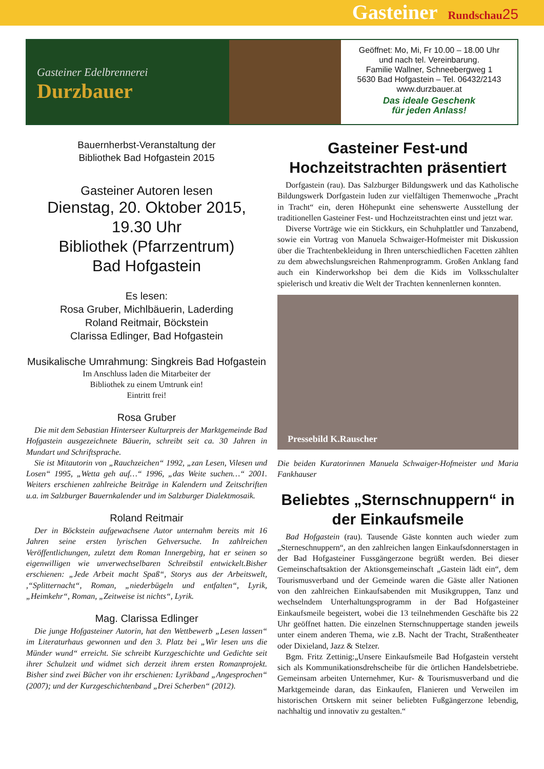Gasteiner Rundschau 25
Gasteiner Edelbrennerei
Durzbauer
Geöffnet: Mo, Mi, Fr 10.00 – 18.00 Uhr
und nach tel. Vereinbarung.
Familie Wallner, Schneebergweg 1
5630 Bad Hofgastein – Tel. 06432/2143
www.durzbauer.at
Das ideale Geschenk
für jeden Anlass!
Bauernherbst-Veranstaltung der
Bibliothek Bad Hofgastein 2015
Gasteiner Autoren lesen
Dienstag, 20. Oktober 2015,
19.30 Uhr
Bibliothek (Pfarrzentrum)
Bad Hofgastein
Es lesen:
Rosa Gruber, Michlbäuerin, Laderding
Roland Reitmair, Böckstein
Clarissa Edlinger, Bad Hofgastein
Musikalische Umrahmung: Singkreis Bad Hofgastein
Im Anschluss laden die Mitarbeiter der
Bibliothek zu einem Umtrunk ein!
Eintritt frei!
Rosa Gruber
Die mit dem Sebastian Hinterseer Kulturpreis der Marktgemeinde Bad Hofgastein ausgezeichnete Bäuerin, schreibt seit ca. 30 Jahren in Mundart und Schriftsprache.
Sie ist Mitautorin von „Rauchzeichen“ 1992, „zan Lesen, Vilesen und Losen“ 1995, „Wetta geh auf…“ 1996, „das Weite suchen…“ 2001. Weiters erschienen zahlreiche Beiträge in Kalendern und Zeitschriften u.a. im Salzburger Bauernkalender und im Salzburger Dialektmosaik.
Roland Reitmair
Der in Böckstein aufgewachsene Autor unternahm bereits mit 16 Jahren seine ersten lyrischen Gehversuche. In zahlreichen Veröffentlichungen, zuletzt dem Roman Innergebirg, hat er seinen so eigenwilligen wie unverwechselbaren Schreibstil entwickelt.Bisher erschienen: „Jede Arbeit macht Spaß“, Storys aus der Arbeitswelt, ,“Splitternacht“, Roman, „niederbügeln und entfalten“, Lyrik, „Heimkehr“, Roman, „Zeitweise ist nichts“, Lyrik.
Mag. Clarissa Edlinger
Die junge Hofgasteiner Autorin, hat den Wettbewerb „Lesen lassen“ im Literaturhaus gewonnen und den 3. Platz bei „Wir lesen uns die Münder wund“ erreicht. Sie schreibt Kurzgeschichte und Gedichte seit ihrer Schulzeit und widmet sich derzeit ihrem ersten Romanprojekt. Bisher sind zwei Bücher von ihr erschienen: Lyrikband „Angesprochen“ (2007); und der Kurzgeschichtenband „Drei Scherben“ (2012).
Gasteiner Fest-und Hochzeitstrachten präsentiert
Dorfgastein (rau). Das Salzburger Bildungswerk und das Katholische Bildungswerk Dorfgastein luden zur vielfältigen Themenwoche „Pracht in Tracht“ ein, deren Höhepunkt eine sehenswerte Ausstellung der traditionellen Gasteiner Fest- und Hochzeitstrachten einst und jetzt war.
Diverse Vorträge wie ein Stickkurs, ein Schuhplattler und Tanzabend, sowie ein Vortrag von Manuela Schwaiger-Hofmeister mit Diskussion über die Trachtenbekleidung in Ihren unterschiedlichen Facetten zählten zu dem abwechslungsreichen Rahmenprogramm. Großen Anklang fand auch ein Kinderworkshop bei dem die Kids im Volksschulalter spielerisch und kreativ die Welt der Trachten kennenlernen konnten.
Pressebild K.Rauscher
Die beiden Kuratorinnen Manuela Schwaiger-Hofmeister und Maria Fankhauser
Beliebtes „Sternschnuppern“ in der Einkaufsmeile
Bad Hofgastein (rau). Tausende Gäste konnten auch wieder zum „Sterneschnuppern“, an den zahlreichen langen Einkaufsdonnerstagen in der Bad Hofgasteiner Fussgängerzone begrüßt werden. Bei dieser Gemeinschaftsaktion der Aktionsgemeinschaft „Gastein lädt ein“, dem Tourismusverband und der Gemeinde waren die Gäste aller Nationen von den zahlreichen Einkaufsabenden mit Musikgruppen, Tanz und wechselndem Unterhaltungsprogramm in der Bad Hofgasteiner Einkaufsmeile begeistert, wobei die 13 teilnehmenden Geschäfte bis 22 Uhr geöffnet hatten. Die einzelnen Sternschnuppertage standen jeweils unter einem anderen Thema, wie z.B. Nacht der Tracht, Straßentheater oder Dixieland, Jazz & Stelzer.
Bgm. Fritz Zettinig:„Unsere Einkaufsmeile Bad Hofgastein versteht sich als Kommunikationsdrehscheibe für die örtlichen Handelsbetriebe. Gemeinsam arbeiten Unternehmer, Kur- & Tourismusverband und die Marktgemeinde daran, das Einkaufen, Flanieren und Verweilen im historischen Ortskern mit seiner beliebten Fußgängerzone lebendig, nachhaltig und innovativ zu gestalten.“